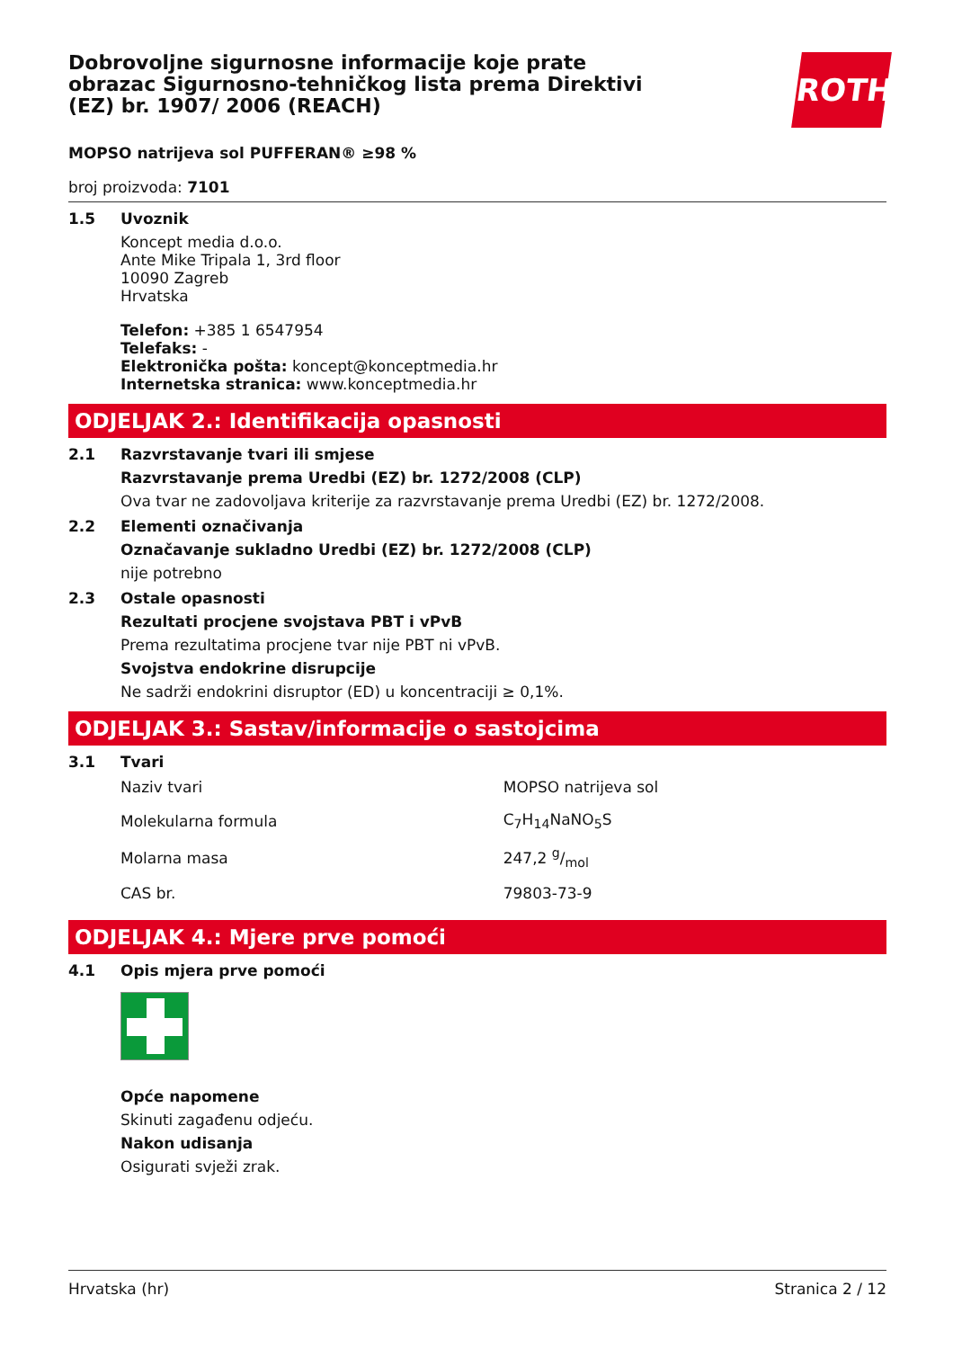Dobrovoljne sigurnosne informacije koje prate obrazac Sigurnosno-tehničkog lista prema Direktivi (EZ) br. 1907/ 2006 (REACH)
ROTH
MOPSO natrijeva sol PUFFERAN® ≥98 %
broj proizvoda: 7101
1.5 Uvoznik
Koncept media d.o.o.
Ante Mike Tripala 1, 3rd floor
10090 Zagreb
Hrvatska
Telefon: +385 1 6547954
Telefaks: -
Elektronička pošta: koncept@konceptmedia.hr
Internetska stranica: www.konceptmedia.hr
ODJELJAK 2.: Identifikacija opasnosti
2.1 Razvrstavanje tvari ili smjese
Razvrstavanje prema Uredbi (EZ) br. 1272/2008 (CLP)
Ova tvar ne zadovoljava kriterije za razvrstavanje prema Uredbi (EZ) br. 1272/2008.
2.2 Elementi označivanja
Označavanje sukladno Uredbi (EZ) br. 1272/2008 (CLP)
nije potrebno
2.3 Ostale opasnosti
Rezultati procjene svojstava PBT i vPvB
Prema rezultatima procjene tvar nije PBT ni vPvB.
Svojstva endokrine disrupcije
Ne sadrži endokrini disruptor (ED) u koncentraciji ≥ 0,1%.
ODJELJAK 3.: Sastav/informacije o sastojcima
3.1 Tvari
| Naziv tvari | MOPSO natrijeva sol |
| Molekularna formula | C<sub>7</sub>H<sub>14</sub>NaNO<sub>5</sub>S |
| Molarna masa | 247,2 g/mol |
| CAS br. | 79803-73-9 |
ODJELJAK 4.: Mjere prve pomoći
4.1 Opis mjera prve pomoći
Opće napomene
Skinuti zagađenu odjeću.
Nakon udisanja
Osigurati svježi zrak.
Hrvatska (hr) Stranica 2 / 12